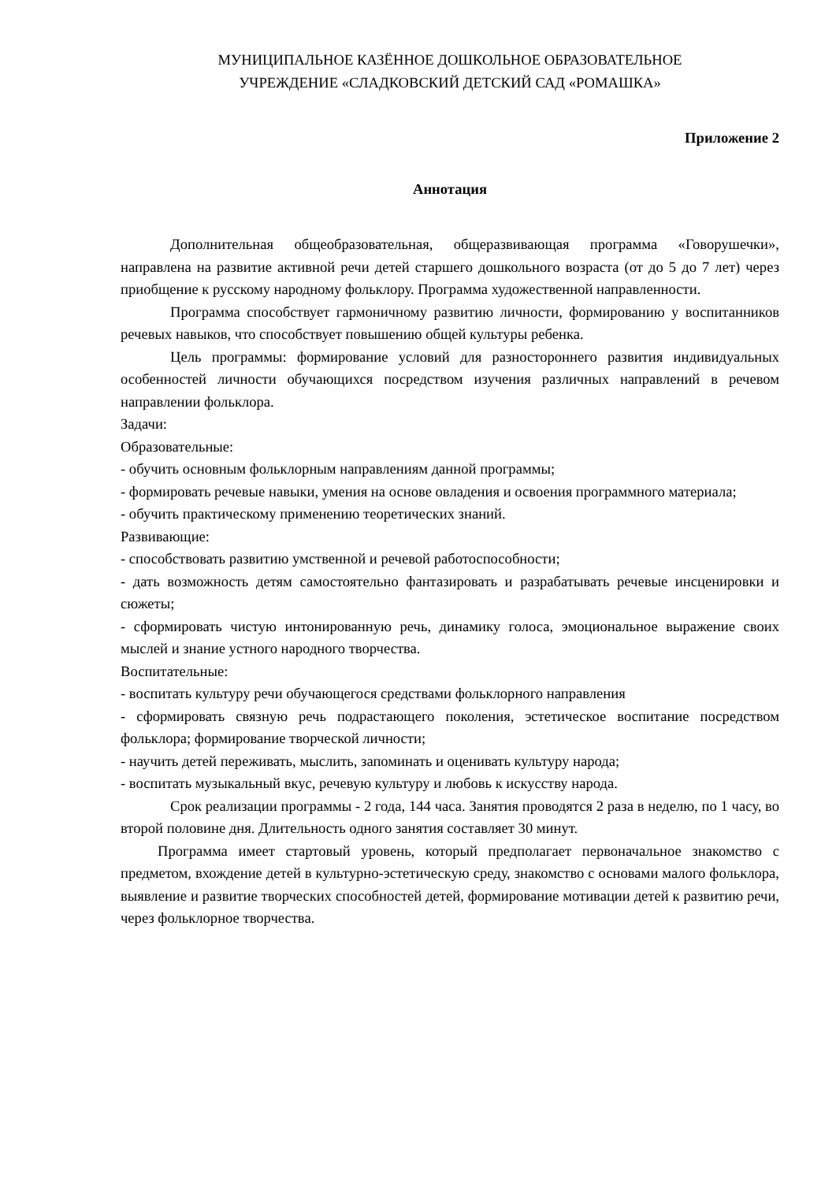МУНИЦИПАЛЬНОЕ КАЗЁННОЕ ДОШКОЛЬНОЕ ОБРАЗОВАТЕЛЬНОЕ
УЧРЕЖДЕНИЕ «СЛАДКОВСКИЙ ДЕТСКИЙ САД «РОМАШКА»
Приложение 2
Аннотация
Дополнительная общеобразовательная, общеразвивающая программа «Говорушечки», направлена на развитие активной речи детей старшего дошкольного возраста (от до 5 до 7 лет) через приобщение к русскому народному фольклору. Программа художественной направленности.
Программа способствует гармоничному развитию личности, формированию у воспитанников речевых навыков, что способствует повышению общей культуры ребенка.
Цель программы: формирование условий для разностороннего развития индивидуальных особенностей личности обучающихся посредством изучения различных направлений в речевом направлении фольклора.
Задачи:
Образовательные:
- обучить основным фольклорным направлениям данной программы;
- формировать речевые навыки, умения на основе овладения и освоения программного материала;
- обучить практическому применению теоретических знаний.
Развивающие:
- способствовать развитию умственной и речевой работоспособности;
- дать возможность детям самостоятельно фантазировать и разрабатывать речевые инсценировки и сюжеты;
- сформировать чистую интонированную речь, динамику голоса, эмоциональное выражение своих мыслей и знание устного народного творчества.
Воспитательные:
- воспитать культуру речи обучающегося средствами фольклорного направления
- сформировать связную речь подрастающего поколения, эстетическое воспитание посредством фольклора; формирование творческой личности;
- научить детей переживать, мыслить, запоминать и оценивать культуру народа;
- воспитать музыкальный вкус, речевую культуру и любовь к искусству народа.
Срок реализации программы - 2 года, 144 часа. Занятия проводятся 2 раза в неделю, по 1 часу, во второй половине дня. Длительность одного занятия составляет 30 минут.
Программа имеет стартовый уровень, который предполагает первоначальное знакомство с предметом, вхождение детей в культурно-эстетическую среду, знакомство с основами малого фольклора, выявление и развитие творческих способностей детей, формирование мотивации детей к развитию речи, через фольклорное творчества.